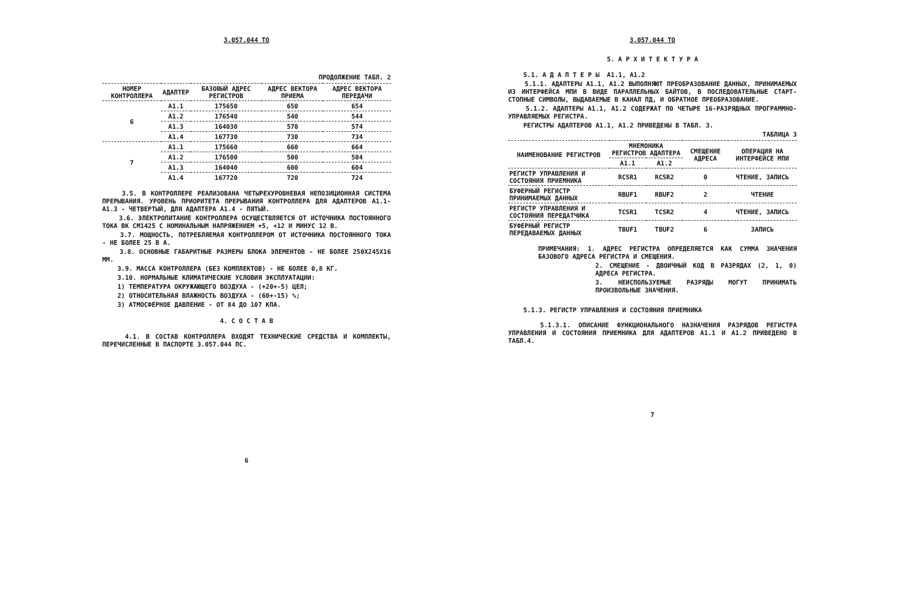3.057.044 ТО
ПРОДОЛЖЕНИЕ ТАБЛ. 2
| НОМЕР КОНТРОЛЛЕРА | АДАПТЕР | БАЗОВЫЙ АДРЕС РЕГИСТРОВ | АДРЕС ВЕКТОРА ПРИЕМА | АДРЕС ВЕКТОРА ПЕРЕДАЧИ |
| --- | --- | --- | --- | --- |
| 6 | A1.1 | 175650 | 650 | 654 |
| | A1.2 | 176540 | 540 | 544 |
| | A1.3 | 164030 | 570 | 574 |
| | A1.4 | 167730 | 730 | 734 |
| 7 | A1.1 | 175660 | 660 | 664 |
| | A1.2 | 176500 | 500 | 504 |
| | A1.3 | 164040 | 600 | 604 |
| | A1.4 | 167720 | 720 | 724 |
3.5. В КОНТРОЛЛЕРЕ РЕАЛИЗОВАНА ЧЕТЫРЕХУРОВНЕВАЯ НЕПОЗИЦИОННАЯ СИСТЕМА ПРЕРЫВАНИЯ. УРОВЕНЬ ПРИОРИТЕТА ПРЕРЫВАНИЯ КОНТРОЛЛЕРА ДЛЯ АДАПТЕРОВ A1.1- A1.3 - ЧЕТВЕРТЫЙ, ДЛЯ АДАПТЕРА A1.4 - ПЯТЫЙ.
3.6. ЭЛЕКТРОПИТАНИЕ КОНТРОЛЛЕРА ОСУЩЕСТВЛЯЕТСЯ ОТ ИСТОЧНИКА ПОСТОЯННОГО ТОКА ВК СМ1425 С НОМИНАЛЬНЫМ НАПРЯЖЕНИЕМ +5, +12 И МИНУС 12 В.
3.7. МОЩНОСТЬ, ПОТРЕБЛЯЕМАЯ КОНТРОЛЛЕРОМ ОТ ИСТОЧНИКА ПОСТОЯННОГО ТОКА - НЕ БОЛЕЕ 25 В А.
3.8. ОСНОВНЫЕ ГАБАРИТНЫЕ РАЗМЕРЫ БЛОКА ЭЛЕМЕНТОВ - НЕ БОЛЕЕ 250Х245Х16 ММ.
3.9. МАССА КОНТРОЛЛЕРА (БЕЗ КОМПЛЕКТОВ) - НЕ БОЛЕЕ 0,8 КГ.
3.10. НОРМАЛЬНЫЕ КЛИМАТИЧЕСКИЕ УСЛОВИЯ ЭКСПЛУАТАЦИИ:
1) ТЕМПЕРАТУРА ОКРУЖАЮЩЕГО ВОЗДУХА - (+20+-5) ЦЕЛ;
2) ОТНОСИТЕЛЬНАЯ ВЛАЖНОСТЬ ВОЗДУХА - (60+-15) %;
3) АТМОСФЕРНОЕ ДАВЛЕНИЕ - ОТ 84 ДО 107 КПА.
4. С О С Т А В
4.1. В СОСТАВ КОНТРОЛЛЕРА ВХОДЯТ ТЕХНИЧЕСКИЕ СРЕДСТВА И КОМПЛЕКТЫ, ПЕРЕЧИСЛЕННЫЕ В ПАСПОРТЕ 3.057.044 ПС.
6
3.057.044 ТО
5. А Р Х И Т Е К Т У Р А
5.1. А Д А П Т Е Р Ы A1.1, A1.2
5.1.1. АДАПТЕРЫ A1.1, A1.2 ВЫПОЛНЯЮТ ПРЕОБРАЗОВАНИЕ ДАННЫХ, ПРИНИМАЕМЫХ ИЗ ИНТЕРФЕЙСА МПИ В ВИДЕ ПАРАЛЛЕЛЬНЫХ БАЙТОВ, В ПОСЛЕДОВАТЕЛЬНЫЕ СТАРТ-СТОПНЫЕ СИМВОЛЫ, ВЫДАВАЕМЫЕ В КАНАЛ ПД, И ОБРАТНОЕ ПРЕОБРАЗОВАНИЕ.
5.1.2. АДАПТЕРЫ A1.1, A1.2 СОДЕРЖАТ ПО ЧЕТЫРЕ 16-РАЗРЯДНЫХ ПРОГРАММНО-УПРАВЛЯЕМЫХ РЕГИСТРА.
РЕГИСТРЫ АДАПТЕРОВ A1.1, A1.2 ПРИВЕДЕНЫ В ТАБЛ. 3.
ТАБЛИЦА 3
| НАИМЕНОВАНИЕ РЕГИСТРОВ | МНЕМОНИКА РЕГИСТРОВ АДАПТЕРА | | СМЕЩЕНИЕ АДРЕСА | ОПЕРАЦИЯ НА ИНТЕРФЕЙСЕ МПИ |
| --- | --- | --- | --- | --- |
| | A1.1 | A1.2 | | |
| РЕГИСТР УПРАВЛЕНИЯ И СОСТОЯНИЯ ПРИЕМНИКА | RCSR1 | RCSR2 | 0 | ЧТЕНИЕ, ЗАПИСЬ |
| БУФЕРНЫЙ РЕГИСТР ПРИНИМАЕМЫХ ДАННЫХ | RBUF1 | RBUF2 | 2 | ЧТЕНИЕ |
| РЕГИСТР УПРАВЛЕНИЯ И СОСТОЯНИЯ ПЕРЕДАТЧИКА | TCSR1 | TCSR2 | 4 | ЧТЕНИЕ, ЗАПИСЬ |
| БУФЕРНЫЙ РЕГИСТР ПЕРЕДАВАЕМЫХ ДАННЫХ | TBUF1 | TBUF2 | 6 | ЗАПИСЬ |
ПРИМЕЧАНИЯ: 1. АДРЕС РЕГИСТРА ОПРЕДЕЛЯЕТСЯ КАК СУММА ЗНАЧЕНИЯ БАЗОВОГО АДРЕСА РЕГИСТРА И СМЕЩЕНИЯ.
2. СМЕЩЕНИЕ - ДВОИЧНЫЙ КОД В РАЗРЯДАХ (2, 1, 0) АДРЕСА РЕГИСТРА.
3. НЕИСПОЛЬЗУЕМЫЕ РАЗРЯДЫ МОГУТ ПРИНИМАТЬ ПРОИЗВОЛЬНЫЕ ЗНАЧЕНИЯ.
5.1.3. РЕГИСТР УПРАВЛЕНИЯ И СОСТОЯНИЯ ПРИЕМНИКА
5.1.3.1. ОПИСАНИЕ ФУНКЦИОНАЛЬНОГО НАЗНАЧЕНИЯ РАЗРЯДОВ РЕГИСТРА УПРАВЛЕНИЯ И СОСТОЯНИЯ ПРИЕМНИКА ДЛЯ АДАПТЕРОВ A1.1 И A1.2 ПРИВЕДЕНО В ТАБЛ.4.
7